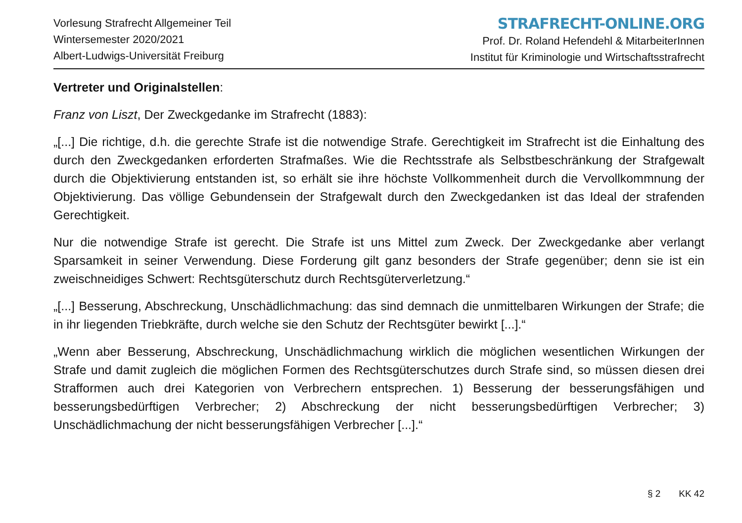Vorlesung Strafrecht Allgemeiner Teil
Wintersemester 2020/2021
Albert-Ludwigs-Universität Freiburg
STRAFRECHT-ONLINE.ORG
Prof. Dr. Roland Hefendehl & MitarbeiterInnen
Institut für Kriminologie und Wirtschaftsstrafrecht
Vertreter und Originalstellen:
Franz von Liszt, Der Zweckgedanke im Strafrecht (1883):
„[...] Die richtige, d.h. die gerechte Strafe ist die notwendige Strafe. Gerechtigkeit im Strafrecht ist die Einhaltung des durch den Zweckgedanken erforderten Strafmaßes. Wie die Rechtsstrafe als Selbstbeschränkung der Strafgewalt durch die Objektivierung entstanden ist, so erhält sie ihre höchste Vollkommenheit durch die Vervollkommnung der Objektivierung. Das völlige Gebundensein der Strafgewalt durch den Zweckgedanken ist das Ideal der strafenden Gerechtigkeit.
Nur die notwendige Strafe ist gerecht. Die Strafe ist uns Mittel zum Zweck. Der Zweckgedanke aber verlangt Sparsamkeit in seiner Verwendung. Diese Forderung gilt ganz besonders der Strafe gegenüber; denn sie ist ein zweischneidiges Schwert: Rechtsgüterschutz durch Rechtsgüterverletzung.“
„[...] Besserung, Abschreckung, Unschädlichmachung: das sind demnach die unmittelbaren Wirkungen der Strafe; die in ihr liegenden Triebkräfte, durch welche sie den Schutz der Rechtsgüter bewirkt [...].“
„Wenn aber Besserung, Abschreckung, Unschädlichmachung wirklich die möglichen wesentlichen Wirkungen der Strafe und damit zugleich die möglichen Formen des Rechtsgüterschutzes durch Strafe sind, so müssen diesen drei Strafformen auch drei Kategorien von Verbrechern entsprechen. 1) Besserung der besserungsfähigen und besserungsbedürftigen Verbrecher; 2) Abschreckung der nicht besserungsbedürftigen Verbrecher; 3) Unschädlichmachung der nicht besserungsfähigen Verbrecher [...].“
§ 2 KK 42